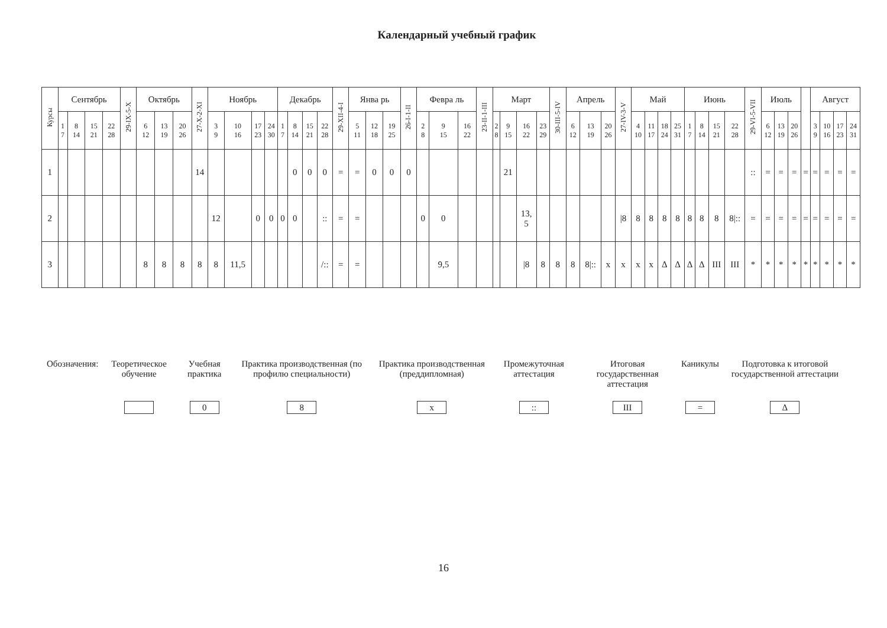Календарный учебный график
| Курсы | Сентябрь | | | | 29-IX-5-X | Октябрь | | | 27-X-2-XI | Ноябрь | | | | Декабрь | | | | 29-XII-4-I | Янва рь | | | 26-I-1-II | Февра ль | | | 23-II-1-III | Март | | | | 30-III-5-IV | Апрель | | | 27-IV-3-V | Май | | | | Июнь | | | | 29-VI-5-VII | Июль | | | | Август | | | |
| --- | --- | --- | --- | --- | --- | --- | --- | --- | --- | --- | --- | --- | --- | --- | --- | --- | --- | --- | --- | --- | --- | --- | --- | --- | --- | --- | --- | --- | --- | --- | --- | --- | --- | --- | --- | --- | --- | --- | --- | --- | --- | --- | --- | --- | --- | --- | --- | --- | --- | --- | --- | --- |
| | 1 7 | 8 14 | 15 21 | 22 28 | | 6 12 | 13 19 | 20 26 | | 3 9 | 10 16 | 17 23 | 24 30 | 1 7 | 8 14 | 15 21 | 22 28 | | 5 11 | 12 18 | 19 25 | | 2 8 | 9 15 | 16 22 | | 2 8 | 9 15 | 16 22 | 23 29 | | 6 12 | 13 19 | 20 26 | | 4 10 | 11 17 | 18 24 | 25 31 | 1 7 | 8 14 | 15 21 | 22 28 | | 6 12 | 13 19 | 20 26 | | 3 9 | 10 16 | 17 23 | 24 31 |
| 1 | | | | | | | | | 14 | | | | | | 0 | 0 | 0 | = | = | 0 | 0 | 0 | | | | | | 21 | | | | | | | | | | | | | | | | :: | = | = | = | = | = | = | = | = |
| 2 | | | | | | | | | | 12 | | 0 | 0 | 0 | 0 | | :: | = | = | | | | 0 | 0 | | | | | 13, 5 | | | | | | /8 | 8 | 8 | 8 | 8 | 8 | 8 | 8 | 8/:: | = | = | = | = | = | = | = | = | = |
| 3 | | | | | | 8 | 8 | 8 | 8 | 8 | 11,5 | | | | | | /:: | = | = | | | | | 9,5 | | | | | /8 | 8 | 8 | 8 | 8/:: | x | x | x | x | Δ | Δ | Δ | Δ | III | III | * | * | * | * | * | * | * | * | * |
| Обозначения: | Теоретическое обучение | Учебная практика | Практика производственная (по профилю специальности) | Практика производственная (преддипломная) | Промежуточная аттестация | Итоговая государственная аттестация | Каникулы | Подготовка к итоговой государственной аттестации |
| | | 0 | 8 | x | :: | III | = | Δ |
16